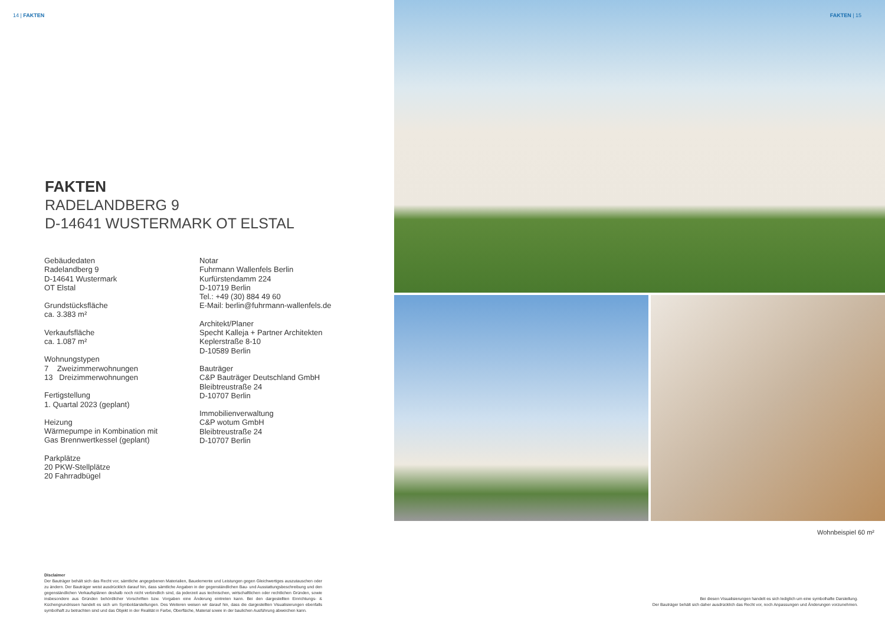14 | FAKTEN
FAKTEN
RADELANDBERG 9
D-14641 WUSTERMARK OT ELSTAL
Gebäudedaten
Radelandberg 9
D-14641 Wustermark
OT Elstal
Grundstücksfläche
ca. 3.383 m²
Verkaufsfläche
ca. 1.087 m²
Wohnungstypen
7 Zweizimmerwohnungen
13 Dreizimmerwohnungen
Fertigstellung
1. Quartal 2023 (geplant)
Heizung
Wärmepumpe in Kombination mit
Gas Brennwertkessel (geplant)
Parkplätze
20 PKW-Stellplätze
20 Fahrradbügel
Notar
Fuhrmann Wallenfels Berlin
Kurfürstendamm 224
D-10719 Berlin
Tel.: +49 (30) 884 49 60
E-Mail: berlin@fuhrmann-wallenfels.de
Architekt/Planer
Specht Kalleja + Partner Architekten
Keplerstraße 8-10
D-10589 Berlin
Bauträger
C&P Bauträger Deutschland GmbH
Bleibtreustraße 24
D-10707 Berlin
Immobilienverwaltung
C&P wotum GmbH
Bleibtreustraße 24
D-10707 Berlin
Disclaimer
Der Bauträger behält sich das Recht vor, sämtliche angegebenen Materialien, Bauelemente und Leistungen gegen Gleichwertiges auszutauschen oder zu ändern. Der Bauträger weist ausdrücklich darauf hin, dass sämtliche Angaben in der gegenständlichen Bau- und Ausstattungsbeschreibung und den gegenständlichen Verkaufsplänen deshalb noch nicht verbindlich sind, da jederzeit aus technischen, wirtschaftlichen oder rechtlichen Gründen, sowie insbesondere aus Gründen behördlicher Vorschriften bzw. Vorgaben eine Änderung eintreten kann. Bei den dargestellten Einrichtungs- & Küchengrundrissen handelt es sich um Symboldarstellungen. Des Weiteren weisen wir darauf hin, dass die dargestellten Visualisierungen ebenfalls symbolhaft zu betrachten sind und das Objekt in der Realität in Farbe, Oberfläche, Material sowie in der baulichen Ausführung abweichen kann.
FAKTEN | 15
Wohnbeispiel 60 m²
Bei diesen Visualisierungen handelt es sich lediglich um eine symbolhafte Darstellung.
Der Bauträger behält sich daher ausdrücklich das Recht vor, noch Anpassungen und Änderungen vorzunehmen.